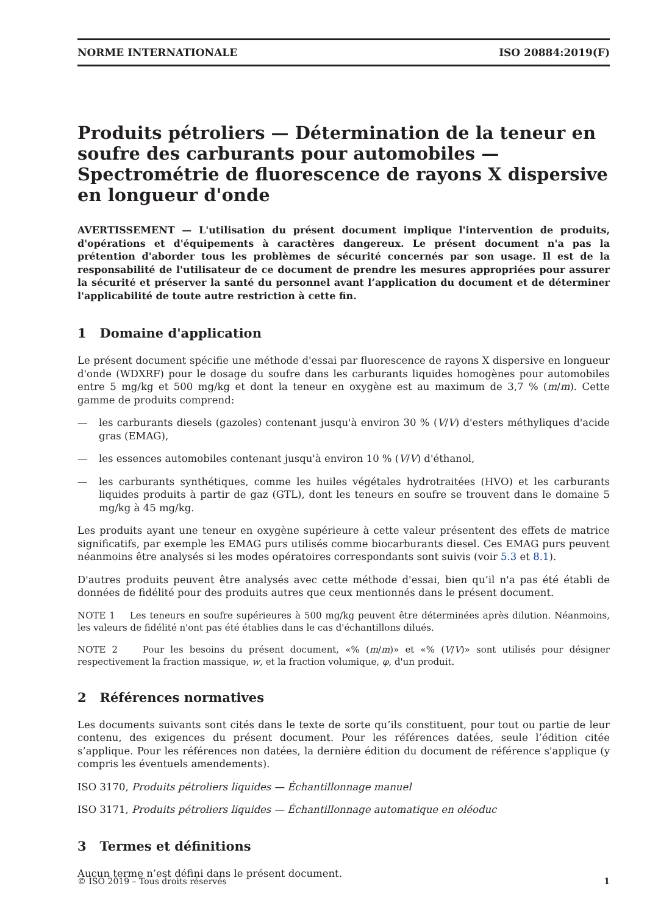NORME INTERNATIONALE ISO 20884:2019(F)
Produits pétroliers — Détermination de la teneur en soufre des carburants pour automobiles — Spectrométrie de fluorescence de rayons X dispersive en longueur d'onde
AVERTISSEMENT — L'utilisation du présent document implique l'intervention de produits, d'opérations et d'équipements à caractères dangereux. Le présent document n'a pas la prétention d'aborder tous les problèmes de sécurité concernés par son usage. Il est de la responsabilité de l'utilisateur de ce document de prendre les mesures appropriées pour assurer la sécurité et préserver la santé du personnel avant l’application du document et de déterminer l'applicabilité de toute autre restriction à cette fin.
1 Domaine d'application
Le présent document spécifie une méthode d'essai par fluorescence de rayons X dispersive en longueur d'onde (WDXRF) pour le dosage du soufre dans les carburants liquides homogènes pour automobiles entre 5 mg/kg et 500 mg/kg et dont la teneur en oxygène est au maximum de 3,7 % (m/m). Cette gamme de produits comprend:
— les carburants diesels (gazoles) contenant jusqu'à environ 30 % (V/V) d'esters méthyliques d'acide gras (EMAG),
— les essences automobiles contenant jusqu'à environ 10 % (V/V) d'éthanol,
— les carburants synthétiques, comme les huiles végétales hydrotraitées (HVO) et les carburants liquides produits à partir de gaz (GTL), dont les teneurs en soufre se trouvent dans le domaine 5 mg/kg à 45 mg/kg.
Les produits ayant une teneur en oxygène supérieure à cette valeur présentent des effets de matrice significatifs, par exemple les EMAG purs utilisés comme biocarburants diesel. Ces EMAG purs peuvent néanmoins être analysés si les modes opératoires correspondants sont suivis (voir 5.3 et 8.1).
D'autres produits peuvent être analysés avec cette méthode d'essai, bien qu’il n'a pas été établi de données de fidélité pour des produits autres que ceux mentionnés dans le présent document.
NOTE 1 Les teneurs en soufre supérieures à 500 mg/kg peuvent être déterminées après dilution. Néanmoins, les valeurs de fidélité n'ont pas été établies dans le cas d'échantillons dilués.
NOTE 2 Pour les besoins du présent document, «% (m/m)» et «% (V/V)» sont utilisés pour désigner respectivement la fraction massique, w, et la fraction volumique, φ, d'un produit.
2 Références normatives
Les documents suivants sont cités dans le texte de sorte qu’ils constituent, pour tout ou partie de leur contenu, des exigences du présent document. Pour les références datées, seule l’édition citée s’applique. Pour les références non datées, la dernière édition du document de référence s'applique (y compris les éventuels amendements).
ISO 3170, Produits pétroliers liquides — Échantillonnage manuel
ISO 3171, Produits pétroliers liquides — Échantillonnage automatique en oléoduc
3 Termes et définitions
Aucun terme n’est défini dans le présent document.
© ISO 2019 – Tous droits réservés 1